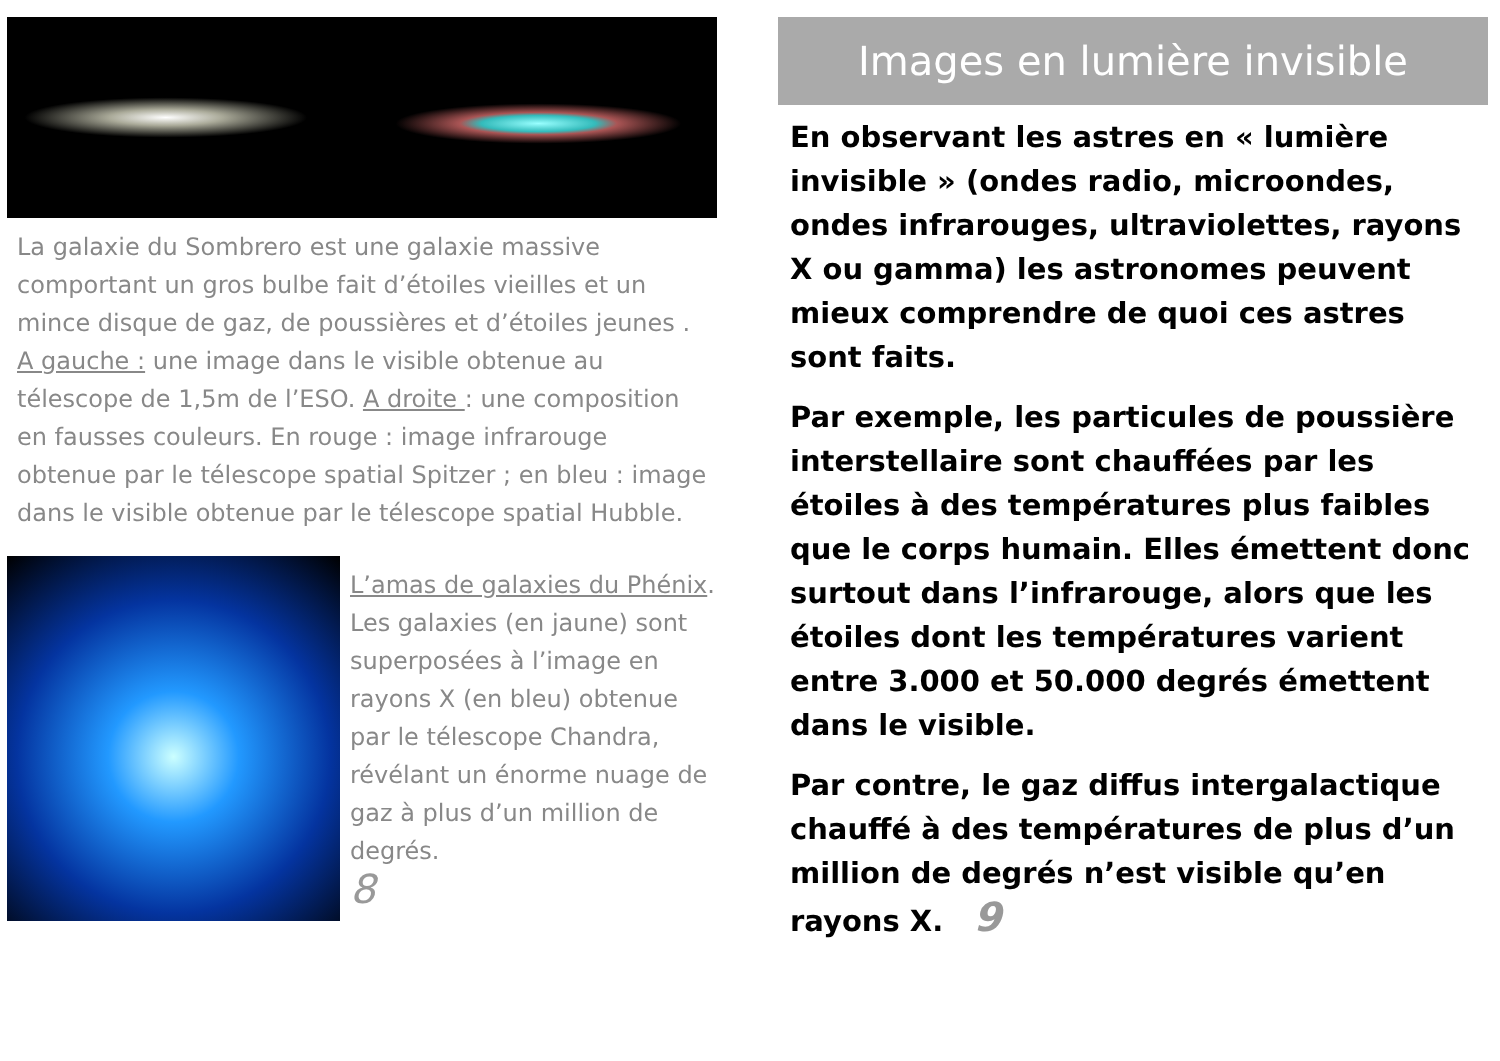La galaxie du Sombrero est une galaxie massive comportant un gros bulbe fait d’étoiles vieilles et un mince disque de gaz, de poussières et d’étoiles jeunes . A gauche : une image dans le visible obtenue au télescope de 1,5m de l’ESO. A droite : une composition en fausses couleurs. En rouge : image infrarouge obtenue par le télescope spatial Spitzer ; en bleu : image dans le visible obtenue par le télescope spatial Hubble.
L’amas de galaxies du Phénix. Les galaxies (en jaune) sont superposées à l’image en rayons X (en bleu) obtenue par le télescope Chandra, révélant un énorme nuage de gaz à plus d’un million de degrés.
8
Images en lumière invisible
En observant les astres en « lumière invisible » (ondes radio, microondes, ondes infrarouges, ultraviolettes, rayons X ou gamma) les astronomes peuvent mieux comprendre de quoi ces astres sont faits.
Par exemple, les particules de poussière interstellaire sont chauffées par les étoiles à des températures plus faibles que le corps humain. Elles émettent donc surtout dans l’infrarouge, alors que les étoiles dont les températures varient entre 3.000 et 50.000 degrés émettent dans le visible.
Par contre, le gaz diffus intergalactique chauffé à des températures de plus d’un million de degrés n’est visible qu’en rayons X. 9